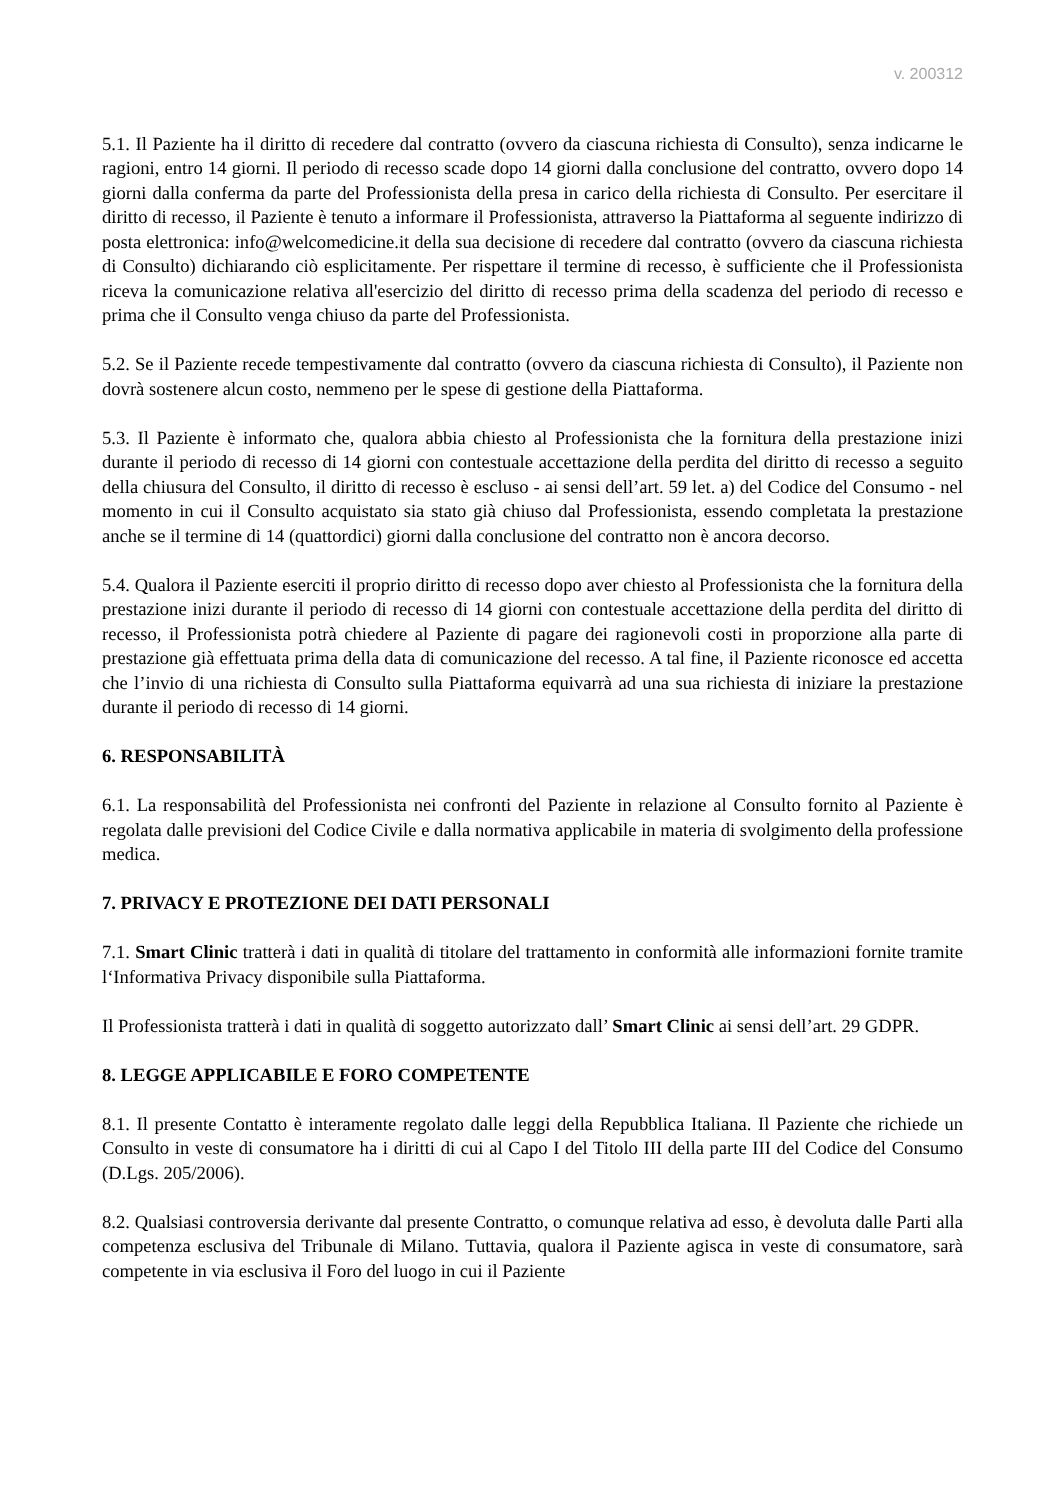v. 200312
5.1. Il Paziente ha il diritto di recedere dal contratto (ovvero da ciascuna richiesta di Consulto), senza indicarne le ragioni, entro 14 giorni. Il periodo di recesso scade dopo 14 giorni dalla conclusione del contratto, ovvero dopo 14 giorni dalla conferma da parte del Professionista della presa in carico della richiesta di Consulto. Per esercitare il diritto di recesso, il Paziente è tenuto a informare il Professionista, attraverso la Piattaforma al seguente indirizzo di posta elettronica: info@welcomedicine.it della sua decisione di recedere dal contratto (ovvero da ciascuna richiesta di Consulto) dichiarando ciò esplicitamente. Per rispettare il termine di recesso, è sufficiente che il Professionista riceva la comunicazione relativa all'esercizio del diritto di recesso prima della scadenza del periodo di recesso e prima che il Consulto venga chiuso da parte del Professionista.
5.2. Se il Paziente recede tempestivamente dal contratto (ovvero da ciascuna richiesta di Consulto), il Paziente non dovrà sostenere alcun costo, nemmeno per le spese di gestione della Piattaforma.
5.3. Il Paziente è informato che, qualora abbia chiesto al Professionista che la fornitura della prestazione inizi durante il periodo di recesso di 14 giorni con contestuale accettazione della perdita del diritto di recesso a seguito della chiusura del Consulto, il diritto di recesso è escluso - ai sensi dell’art. 59 let. a) del Codice del Consumo - nel momento in cui il Consulto acquistato sia stato già chiuso dal Professionista, essendo completata la prestazione anche se il termine di 14 (quattordici) giorni dalla conclusione del contratto non è ancora decorso.
5.4. Qualora il Paziente eserciti il proprio diritto di recesso dopo aver chiesto al Professionista che la fornitura della prestazione inizi durante il periodo di recesso di 14 giorni con contestuale accettazione della perdita del diritto di recesso, il Professionista potrà chiedere al Paziente di pagare dei ragionevoli costi in proporzione alla parte di prestazione già effettuata prima della data di comunicazione del recesso. A tal fine, il Paziente riconosce ed accetta che l’invio di una richiesta di Consulto sulla Piattaforma equivarrà ad una sua richiesta di iniziare la prestazione durante il periodo di recesso di 14 giorni.
6. RESPONSABILITÀ
6.1. La responsabilità del Professionista nei confronti del Paziente in relazione al Consulto fornito al Paziente è regolata dalle previsioni del Codice Civile e dalla normativa applicabile in materia di svolgimento della professione medica.
7. PRIVACY E PROTEZIONE DEI DATI PERSONALI
7.1. Smart Clinic tratterà i dati in qualità di titolare del trattamento in conformità alle informazioni fornite tramite l‘Informativa Privacy disponibile sulla Piattaforma.
Il Professionista tratterà i dati in qualità di soggetto autorizzato dall’ Smart Clinic ai sensi dell’art. 29 GDPR.
8. LEGGE APPLICABILE E FORO COMPETENTE
8.1. Il presente Contatto è interamente regolato dalle leggi della Repubblica Italiana. Il Paziente che richiede un Consulto in veste di consumatore ha i diritti di cui al Capo I del Titolo III della parte III del Codice del Consumo (D.Lgs. 205/2006).
8.2. Qualsiasi controversia derivante dal presente Contratto, o comunque relativa ad esso, è devoluta dalle Parti alla competenza esclusiva del Tribunale di Milano. Tuttavia, qualora il Paziente agisca in veste di consumatore, sarà competente in via esclusiva il Foro del luogo in cui il Paziente